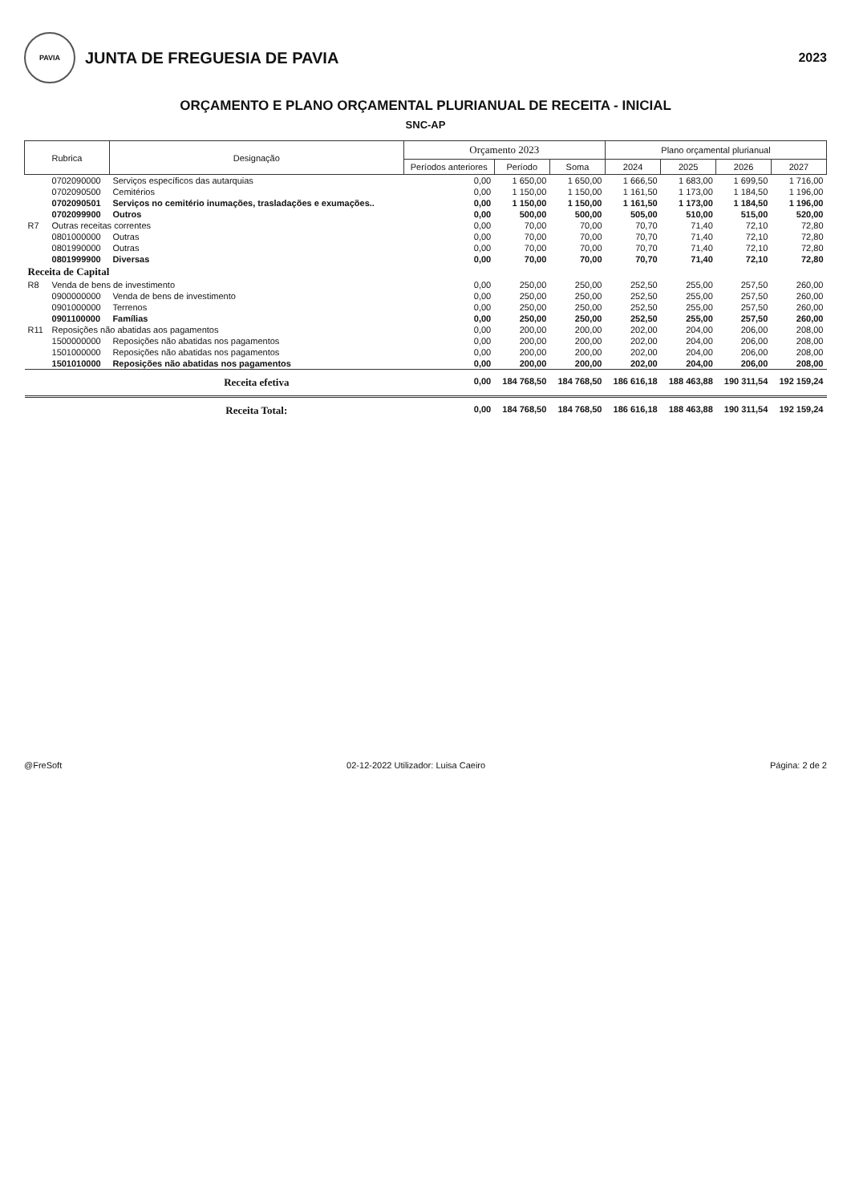PAVIA
JUNTA DE FREGUESIA DE PAVIA
2023
ORÇAMENTO E PLANO ORÇAMENTAL PLURIANUAL DE RECEITA - INICIAL
SNC-AP
| Rubrica | | Designação | Orçamento 2023 | | | Plano orçamental plurianual | | | |
| --- | --- | --- | --- | --- | --- | --- | --- | --- | --- |
| | | | Períodos anteriores | Período | Soma | 2024 | 2025 | 2026 | 2027 |
| | 0702090000 | Serviços específicos das autarquias | 0,00 | 1 650,00 | 1 650,00 | 1 666,50 | 1 683,00 | 1 699,50 | 1 716,00 |
| | 0702090500 | Cemitérios | 0,00 | 1 150,00 | 1 150,00 | 1 161,50 | 1 173,00 | 1 184,50 | 1 196,00 |
| | 0702090501 | Serviços no cemitério inumações, trasladações e exumações.. | 0,00 | 1 150,00 | 1 150,00 | 1 161,50 | 1 173,00 | 1 184,50 | 1 196,00 |
| | 0702099900 | Outros | 0,00 | 500,00 | 500,00 | 505,00 | 510,00 | 515,00 | 520,00 |
| R7 | Outras receitas correntes | | 0,00 | 70,00 | 70,00 | 70,70 | 71,40 | 72,10 | 72,80 |
| | 0801000000 | Outras | 0,00 | 70,00 | 70,00 | 70,70 | 71,40 | 72,10 | 72,80 |
| | 0801990000 | Outras | 0,00 | 70,00 | 70,00 | 70,70 | 71,40 | 72,10 | 72,80 |
| | 0801999900 | Diversas | 0,00 | 70,00 | 70,00 | 70,70 | 71,40 | 72,10 | 72,80 |
| Receita de Capital | | | | | | | | | |
| R8 | Venda de bens de investimento | | 0,00 | 250,00 | 250,00 | 252,50 | 255,00 | 257,50 | 260,00 |
| | 0900000000 | Venda de bens de investimento | 0,00 | 250,00 | 250,00 | 252,50 | 255,00 | 257,50 | 260,00 |
| | 0901000000 | Terrenos | 0,00 | 250,00 | 250,00 | 252,50 | 255,00 | 257,50 | 260,00 |
| | 0901100000 | Famílias | 0,00 | 250,00 | 250,00 | 252,50 | 255,00 | 257,50 | 260,00 |
| R11 | Reposições não abatidas aos pagamentos | | 0,00 | 200,00 | 200,00 | 202,00 | 204,00 | 206,00 | 208,00 |
| | 1500000000 | Reposições não abatidas nos pagamentos | 0,00 | 200,00 | 200,00 | 202,00 | 204,00 | 206,00 | 208,00 |
| | 1501000000 | Reposições não abatidas nos pagamentos | 0,00 | 200,00 | 200,00 | 202,00 | 204,00 | 206,00 | 208,00 |
| | 1501010000 | Reposições não abatidas nos pagamentos | 0,00 | 200,00 | 200,00 | 202,00 | 204,00 | 206,00 | 208,00 |
| | | Receita efetiva | 0,00 | 184 768,50 | 184 768,50 | 186 616,18 | 188 463,88 | 190 311,54 | 192 159,24 |
| | | Receita Total: | 0,00 | 184 768,50 | 184 768,50 | 186 616,18 | 188 463,88 | 190 311,54 | 192 159,24 |
@FreSoft 02-12-2022 Utilizador: Luisa Caeiro Página: 2 de 2